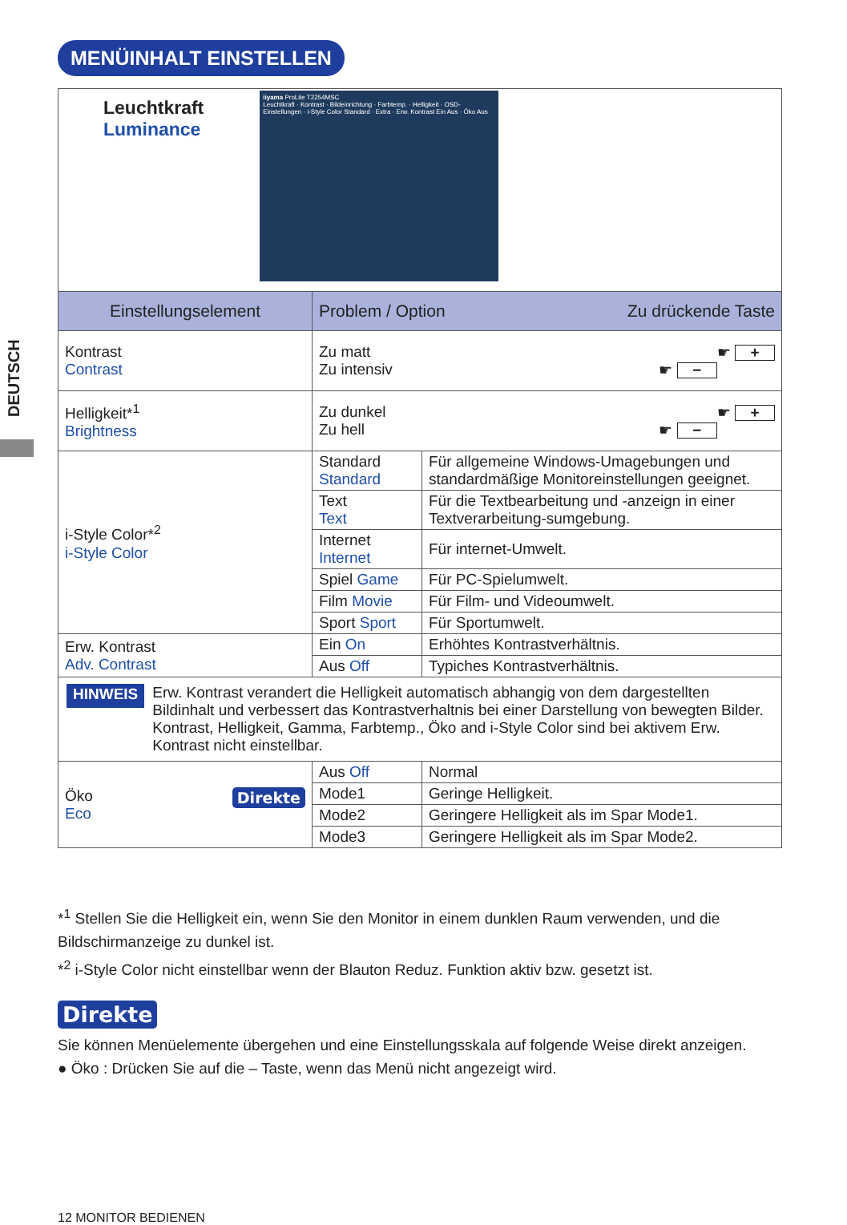MENÜINHALT EINSTELLEN
DEUTSCH
| Leuchtkraft Luminance iiyama ProLite T2254MSC Leuchtkraft · Kontrast · Bildeinrichtung · Farbtemp. · Helligkeit · OSD-Einstellungen · i-Style Color Standard · Extra · Erw. Kontrast Ein Aus · Öko Aus | | |
| Einstellungselement | Problem / Option Zu drückende Taste | |
| Kontrast Contrast | Zu matt ☛ + Zu intensiv ☛ − | |
| Helligkeit*<sup>1</sup> Brightness | Zu dunkel ☛ + Zu hell ☛ − | |
| i-Style Color*<sup>2</sup> i-Style Color | Standard Standard | Für allgemeine Windows-Umagebungen und standardmäßige Monitoreinstellungen geeignet. |
| | Text Text | Für die Textbearbeitung und -anzeign in einer Textverarbeitung-sumgebung. |
| | Internet Internet | Für internet-Umwelt. |
| | Spiel Game | Für PC-Spielumwelt. |
| | Film Movie | Für Film- und Videoumwelt. |
| | Sport Sport | Für Sportumwelt. |
| Erw. Kontrast Adv. Contrast | Ein On | Erhöhtes Kontrastverhältnis. |
| | Aus Off | Typiches Kontrastverhältnis. |
| HINWEIS Erw. Kontrast verandert die Helligkeit automatisch abhangig von dem dargestellten Bildinhalt und verbessert das Kontrastverhaltnis bei einer Darstellung von bewegten Bilder. Kontrast, Helligkeit, Gamma, Farbtemp., Öko and i-Style Color sind bei aktivem Erw. Kontrast nicht einstellbar. | | |
| Öko Direkte Eco | Aus Off | Normal |
| | Mode1 | Geringe Helligkeit. |
| | Mode2 | Geringere Helligkeit als im Spar Mode1. |
| | Mode3 | Geringere Helligkeit als im Spar Mode2. |
*<sup>1</sup> Stellen Sie die Helligkeit ein, wenn Sie den Monitor in einem dunklen Raum verwenden, und die Bildschirmanzeige zu dunkel ist.
*<sup>2</sup> i-Style Color nicht einstellbar wenn der Blauton Reduz. Funktion aktiv bzw. gesetzt ist.
Direkte
Sie können Menüelemente übergehen und eine Einstellungsskala auf folgende Weise direkt anzeigen.
● Öko : Drücken Sie auf die – Taste, wenn das Menü nicht angezeigt wird.
12 MONITOR BEDIENEN